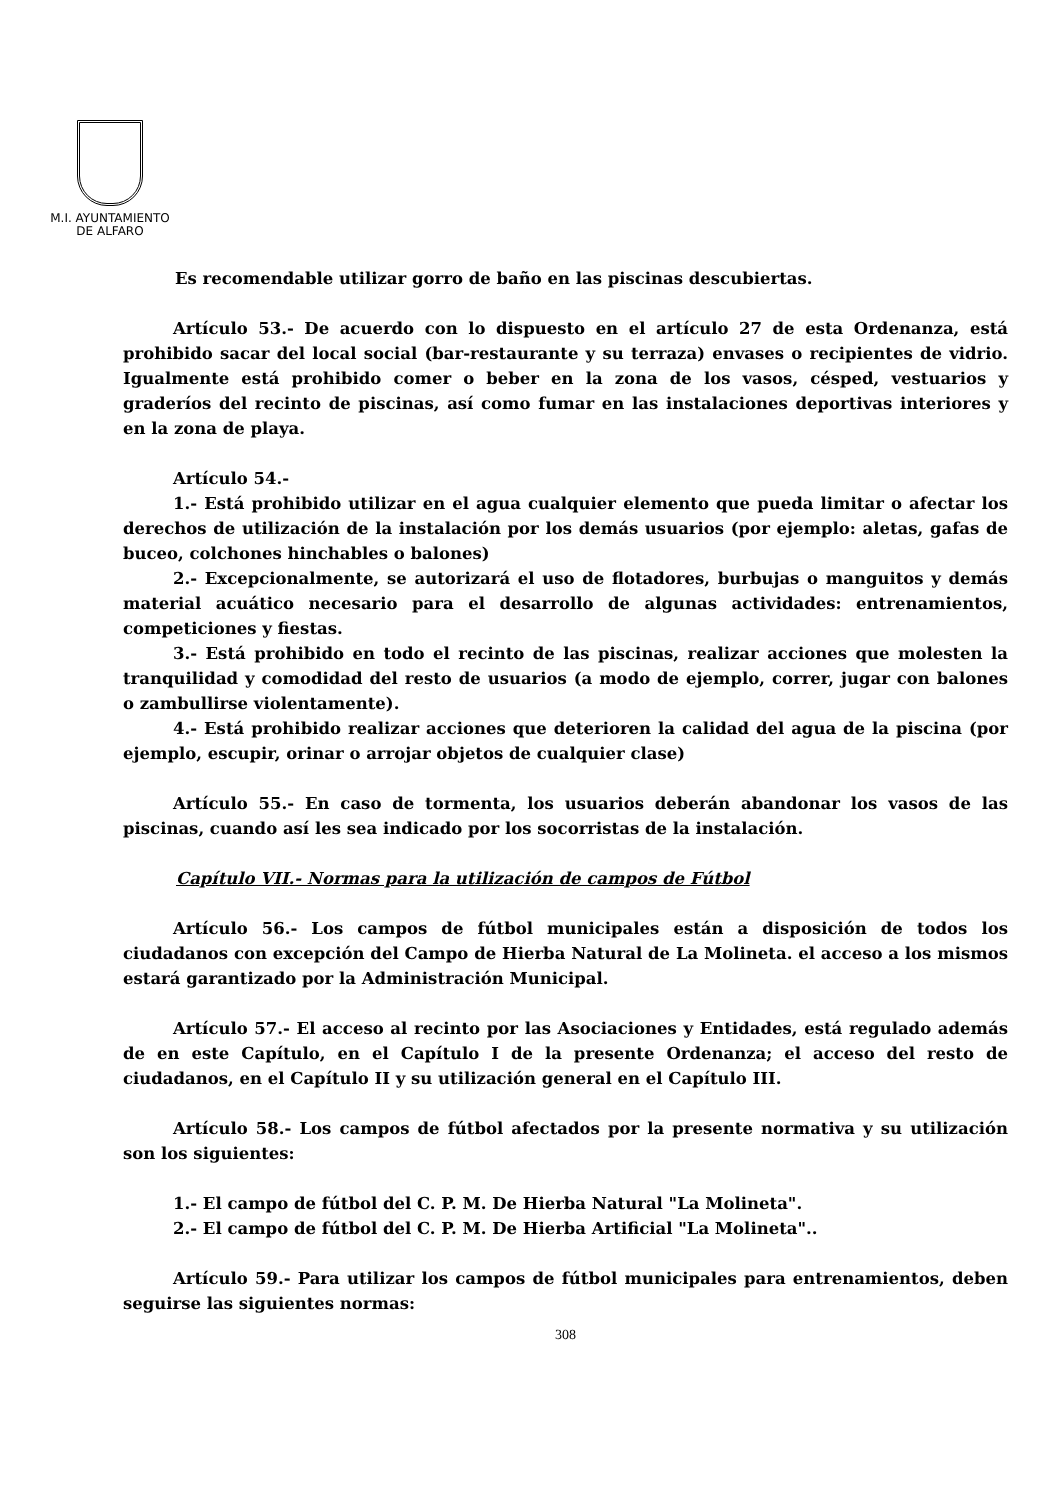M.I. AYUNTAMIENTO
DE ALFARO
Es recomendable utilizar gorro de baño en las piscinas descubiertas.
Artículo 53.- De acuerdo con lo dispuesto en el artículo 27 de esta Ordenanza, está prohibido sacar del local social (bar-restaurante y su terraza) envases o recipientes de vidrio. Igualmente está prohibido comer o beber en la zona de los vasos, césped, vestuarios y graderíos del recinto de piscinas, así como fumar en las instalaciones deportivas interiores y en la zona de playa.
Artículo 54.-
1.- Está prohibido utilizar en el agua cualquier elemento que pueda limitar o afectar los derechos de utilización de la instalación por los demás usuarios (por ejemplo: aletas, gafas de buceo, colchones hinchables o balones)
2.- Excepcionalmente, se autorizará el uso de flotadores, burbujas o manguitos y demás material acuático necesario para el desarrollo de algunas actividades: entrenamientos, competiciones y fiestas.
3.- Está prohibido en todo el recinto de las piscinas, realizar acciones que molesten la tranquilidad y comodidad del resto de usuarios (a modo de ejemplo, correr, jugar con balones o zambullirse violentamente).
4.- Está prohibido realizar acciones que deterioren la calidad del agua de la piscina (por ejemplo, escupir, orinar o arrojar objetos de cualquier clase)
Artículo 55.- En caso de tormenta, los usuarios deberán abandonar los vasos de las piscinas, cuando así les sea indicado por los socorristas de la instalación.
Capítulo VII.- Normas para la utilización de campos de Fútbol
Artículo 56.- Los campos de fútbol municipales están a disposición de todos los ciudadanos con excepción del Campo de Hierba Natural de La Molineta. el acceso a los mismos estará garantizado por la Administración Municipal.
Artículo 57.- El acceso al recinto por las Asociaciones y Entidades, está regulado además de en este Capítulo, en el Capítulo I de la presente Ordenanza; el acceso del resto de ciudadanos, en el Capítulo II y su utilización general en el Capítulo III.
Artículo 58.- Los campos de fútbol afectados por la presente normativa y su utilización son los siguientes:
1.- El campo de fútbol del C. P. M. De Hierba Natural "La Molineta".
2.- El campo de fútbol del C. P. M. De Hierba Artificial "La Molineta"..
Artículo 59.- Para utilizar los campos de fútbol municipales para entrenamientos, deben seguirse las siguientes normas:
308